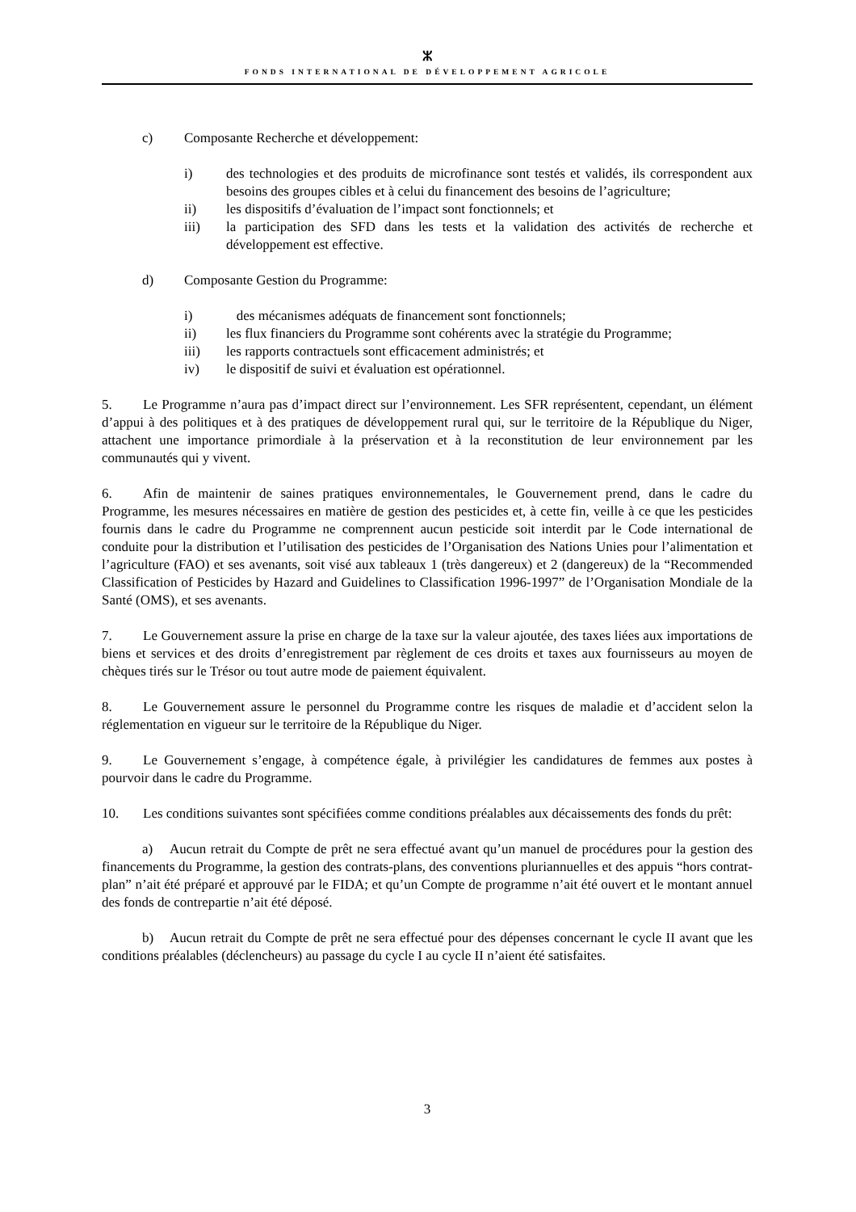ⵣ
FONDS INTERNATIONAL DE DÉVELOPPEMENT AGRICOLE
c) Composante Recherche et développement:
i) des technologies et des produits de microfinance sont testés et validés, ils correspondent aux besoins des groupes cibles et à celui du financement des besoins de l’agriculture;
ii) les dispositifs d’évaluation de l’impact sont fonctionnels; et
iii) la participation des SFD dans les tests et la validation des activités de recherche et développement est effective.
d) Composante Gestion du Programme:
i) des mécanismes adéquats de financement sont fonctionnels;
ii) les flux financiers du Programme sont cohérents avec la stratégie du Programme;
iii) les rapports contractuels sont efficacement administrés; et
iv) le dispositif de suivi et évaluation est opérationnel.
5. Le Programme n’aura pas d’impact direct sur l’environnement. Les SFR représentent, cependant, un élément d’appui à des politiques et à des pratiques de développement rural qui, sur le territoire de la République du Niger, attachent une importance primordiale à la préservation et à la reconstitution de leur environnement par les communautés qui y vivent.
6. Afin de maintenir de saines pratiques environnementales, le Gouvernement prend, dans le cadre du Programme, les mesures nécessaires en matière de gestion des pesticides et, à cette fin, veille à ce que les pesticides fournis dans le cadre du Programme ne comprennent aucun pesticide soit interdit par le Code international de conduite pour la distribution et l’utilisation des pesticides de l’Organisation des Nations Unies pour l’alimentation et l’agriculture (FAO) et ses avenants, soit visé aux tableaux 1 (très dangereux) et 2 (dangereux) de la “Recommended Classification of Pesticides by Hazard and Guidelines to Classification 1996-1997” de l’Organisation Mondiale de la Santé (OMS), et ses avenants.
7. Le Gouvernement assure la prise en charge de la taxe sur la valeur ajoutée, des taxes liées aux importations de biens et services et des droits d’enregistrement par règlement de ces droits et taxes aux fournisseurs au moyen de chèques tirés sur le Trésor ou tout autre mode de paiement équivalent.
8. Le Gouvernement assure le personnel du Programme contre les risques de maladie et d’accident selon la réglementation en vigueur sur le territoire de la République du Niger.
9. Le Gouvernement s’engage, à compétence égale, à privilégier les candidatures de femmes aux postes à pourvoir dans le cadre du Programme.
10. Les conditions suivantes sont spécifiées comme conditions préalables aux décaissements des fonds du prêt:
a) Aucun retrait du Compte de prêt ne sera effectué avant qu’un manuel de procédures pour la gestion des financements du Programme, la gestion des contrats-plans, des conventions pluriannuelles et des appuis “hors contrat-plan” n’ait été préparé et approuvé par le FIDA; et qu’un Compte de programme n’ait été ouvert et le montant annuel des fonds de contrepartie n’ait été déposé.
b) Aucun retrait du Compte de prêt ne sera effectué pour des dépenses concernant le cycle II avant que les conditions préalables (déclencheurs) au passage du cycle I au cycle II n’aient été satisfaites.
3